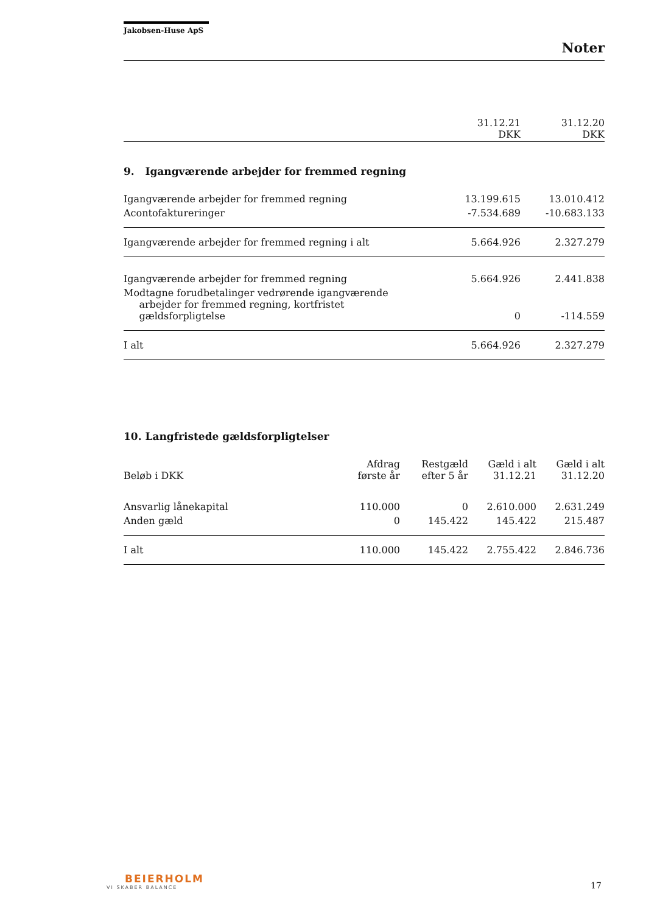Jakobsen-Huse ApS
Noter
| | 31.12.21 DKK | 31.12.20 DKK |
9. Igangværende arbejder for fremmed regning
| Igangværende arbejder for fremmed regning | 13.199.615 | 13.010.412 |
| Acontofaktureringer | -7.534.689 | -10.683.133 |
| Igangværende arbejder for fremmed regning i alt | 5.664.926 | 2.327.279 |
| Igangværende arbejder for fremmed regning | 5.664.926 | 2.441.838 |
| Modtagne forudbetalinger vedrørende igangværende arbejder for fremmed regning, kortfristet gældsforpligtelse | 0 | -114.559 |
| I alt | 5.664.926 | 2.327.279 |
10. Langfristede gældsforpligtelser
| Beløb i DKK | Afdrag første år | Restgæld efter 5 år | Gæld i alt 31.12.21 | Gæld i alt 31.12.20 |
| --- | --- | --- | --- | --- |
| Ansvarlig lånekapital | 110.000 | 0 | 2.610.000 | 2.631.249 |
| Anden gæld | 0 | 145.422 | 145.422 | 215.487 |
| I alt | 110.000 | 145.422 | 2.755.422 | 2.846.736 |
BEIERHOLM
VI SKABER BALANCE
17